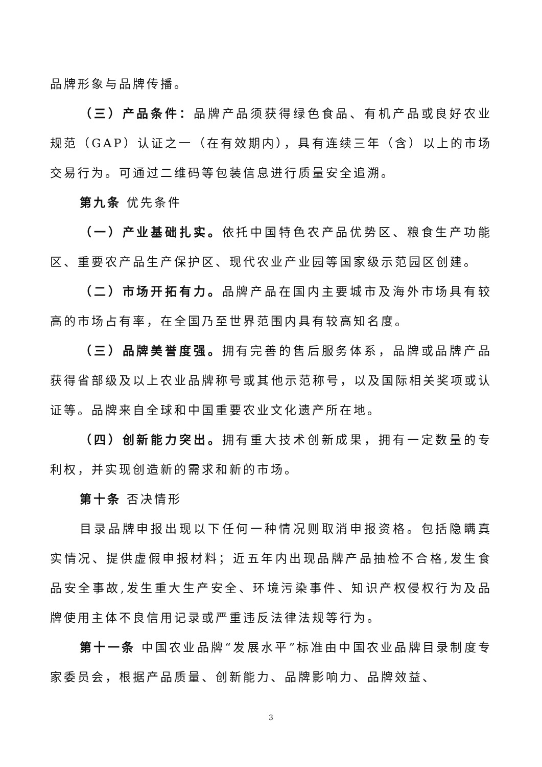品牌形象与品牌传播。
（三）产品条件：品牌产品须获得绿色食品、有机产品或良好农业规范（GAP）认证之一（在有效期内），具有连续三年（含）以上的市场交易行为。可通过二维码等包装信息进行质量安全追溯。
第九条 优先条件
（一）产业基础扎实。依托中国特色农产品优势区、粮食生产功能区、重要农产品生产保护区、现代农业产业园等国家级示范园区创建。
（二）市场开拓有力。品牌产品在国内主要城市及海外市场具有较高的市场占有率，在全国乃至世界范围内具有较高知名度。
（三）品牌美誉度强。拥有完善的售后服务体系，品牌或品牌产品获得省部级及以上农业品牌称号或其他示范称号，以及国际相关奖项或认证等。品牌来自全球和中国重要农业文化遗产所在地。
（四）创新能力突出。拥有重大技术创新成果，拥有一定数量的专利权，并实现创造新的需求和新的市场。
第十条 否决情形
目录品牌申报出现以下任何一种情况则取消申报资格。包括隐瞒真实情况、提供虚假申报材料；近五年内出现品牌产品抽检不合格,发生食品安全事故,发生重大生产安全、环境污染事件、知识产权侵权行为及品牌使用主体不良信用记录或严重违反法律法规等行为。
第十一条 中国农业品牌“发展水平”标准由中国农业品牌目录制度专家委员会，根据产品质量、创新能力、品牌影响力、品牌效益、
3